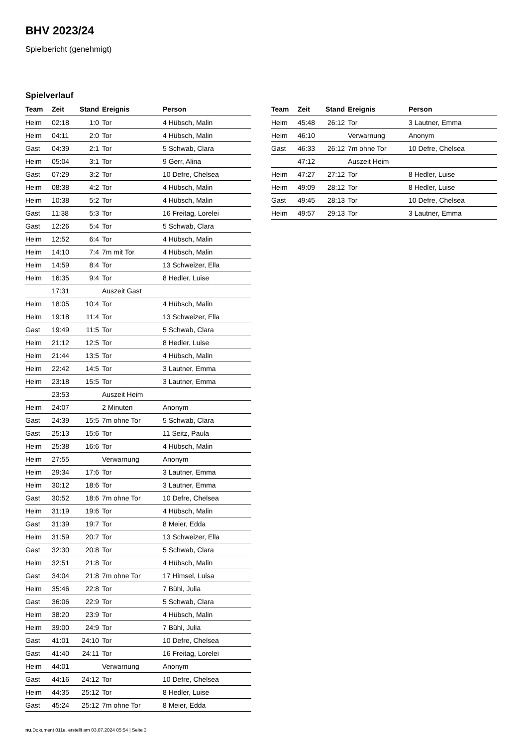BHV 2023/24
Spielbericht (genehmigt)
Spielverlauf
| Team | Zeit | Stand | Ereignis | Person |
| --- | --- | --- | --- | --- |
| Heim | 02:18 | 1:0 | Tor | 4 Hübsch, Malin |
| Heim | 04:11 | 2:0 | Tor | 4 Hübsch, Malin |
| Gast | 04:39 | 2:1 | Tor | 5 Schwab, Clara |
| Heim | 05:04 | 3:1 | Tor | 9 Gerr, Alina |
| Gast | 07:29 | 3:2 | Tor | 10 Defre, Chelsea |
| Heim | 08:38 | 4:2 | Tor | 4 Hübsch, Malin |
| Heim | 10:38 | 5:2 | Tor | 4 Hübsch, Malin |
| Gast | 11:38 | 5:3 | Tor | 16 Freitag, Lorelei |
| Gast | 12:26 | 5:4 | Tor | 5 Schwab, Clara |
| Heim | 12:52 | 6:4 | Tor | 4 Hübsch, Malin |
| Heim | 14:10 | 7:4 | 7m mit Tor | 4 Hübsch, Malin |
| Heim | 14:59 | 8:4 | Tor | 13 Schweizer, Ella |
| Heim | 16:35 | 9:4 | Tor | 8 Hedler, Luise |
| | 17:31 | | Auszeit Gast | |
| Heim | 18:05 | 10:4 | Tor | 4 Hübsch, Malin |
| Heim | 19:18 | 11:4 | Tor | 13 Schweizer, Ella |
| Gast | 19:49 | 11:5 | Tor | 5 Schwab, Clara |
| Heim | 21:12 | 12:5 | Tor | 8 Hedler, Luise |
| Heim | 21:44 | 13:5 | Tor | 4 Hübsch, Malin |
| Heim | 22:42 | 14:5 | Tor | 3 Lautner, Emma |
| Heim | 23:18 | 15:5 | Tor | 3 Lautner, Emma |
| | 23:53 | | Auszeit Heim | |
| Heim | 24:07 | | 2 Minuten | Anonym |
| Gast | 24:39 | 15:5 | 7m ohne Tor | 5 Schwab, Clara |
| Gast | 25:13 | 15:6 | Tor | 11 Seitz, Paula |
| Heim | 25:38 | 16:6 | Tor | 4 Hübsch, Malin |
| Heim | 27:55 | | Verwarnung | Anonym |
| Heim | 29:34 | 17:6 | Tor | 3 Lautner, Emma |
| Heim | 30:12 | 18:6 | Tor | 3 Lautner, Emma |
| Gast | 30:52 | 18:6 | 7m ohne Tor | 10 Defre, Chelsea |
| Heim | 31:19 | 19:6 | Tor | 4 Hübsch, Malin |
| Gast | 31:39 | 19:7 | Tor | 8 Meier, Edda |
| Heim | 31:59 | 20:7 | Tor | 13 Schweizer, Ella |
| Gast | 32:30 | 20:8 | Tor | 5 Schwab, Clara |
| Heim | 32:51 | 21:8 | Tor | 4 Hübsch, Malin |
| Gast | 34:04 | 21:8 | 7m ohne Tor | 17 Himsel, Luisa |
| Heim | 35:46 | 22:8 | Tor | 7 Bühl, Julia |
| Gast | 36:06 | 22:9 | Tor | 5 Schwab, Clara |
| Heim | 38:20 | 23:9 | Tor | 4 Hübsch, Malin |
| Heim | 39:00 | 24:9 | Tor | 7 Bühl, Julia |
| Gast | 41:01 | 24:10 | Tor | 10 Defre, Chelsea |
| Gast | 41:40 | 24:11 | Tor | 16 Freitag, Lorelei |
| Heim | 44:01 | | Verwarnung | Anonym |
| Gast | 44:16 | 24:12 | Tor | 10 Defre, Chelsea |
| Heim | 44:35 | 25:12 | Tor | 8 Hedler, Luise |
| Gast | 45:24 | 25:12 | 7m ohne Tor | 8 Meier, Edda |
| Team | Zeit | Stand | Ereignis | Person |
| --- | --- | --- | --- | --- |
| Heim | 45:48 | 26:12 | Tor | 3 Lautner, Emma |
| Heim | 46:10 | | Verwarnung | Anonym |
| Gast | 46:33 | 26:12 | 7m ohne Tor | 10 Defre, Chelsea |
| | 47:12 | | Auszeit Heim | |
| Heim | 47:27 | 27:12 | Tor | 8 Hedler, Luise |
| Heim | 49:09 | 28:12 | Tor | 8 Hedler, Luise |
| Gast | 49:45 | 28:13 | Tor | 10 Defre, Chelsea |
| Heim | 49:57 | 29:13 | Tor | 3 Lautner, Emma |
nu.Dokument 011e, erstellt am 03.07.2024 05:54 | Seite 3